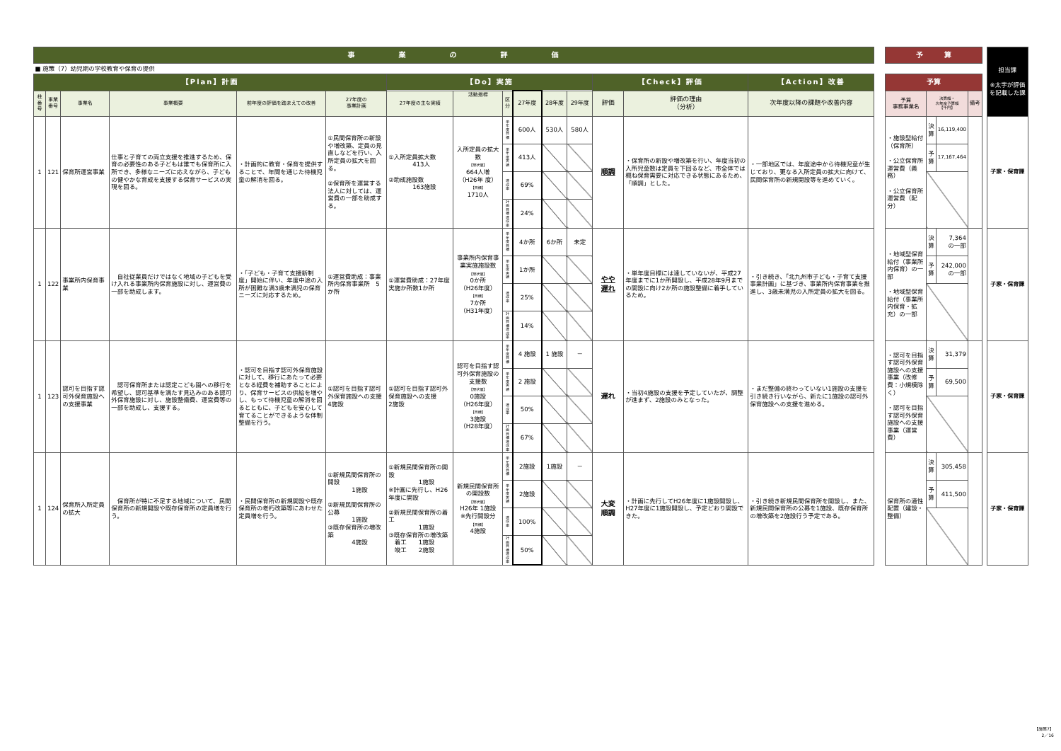| 事 業 の 評 価 | | | | | | | | | | | | | | | | 予 算 | | | | | 担当課 ※太字が評価を記載した課 |
| ■ 施策（7）幼児期の学校教育や保育の提供 | | | | | | | | | | | | | | | | | | | | | |
| 【Plan】計画 | | | | | | 【Do】実施 | | | | | | 【Check】評価 | | 【Action】改善 | | 予算 | | | | | |
| 柱番号 | 事業番号 | 事業名 | 事業概要 | 前年度の評価を踏まえての改善 | 27年度の 事業計画 | 27年度の主な実績 | 活動指標 | 区分 | 27年度 | 28年度 | 29年度 | 評価 | 評価の理由 （分析） | 次年度以降の課題や改善内容 | | 予算 事務事業名 | 決算額・ 次年度予算額 【千円】 | | 備考 | | |
| 1 | 121 | 保育所運営事業 | 仕事と子育ての両立支援を推進するため、保育の必要性のある子どもは誰でも保育所に入所でき、多様なニーズに応えながら、子どもの健やかな育成を支援する保育サービスの実現を図る。 | ・計画的に教育・保育を提供することで、年間を通じた待機児童の解消を図る。 | ①民間保育所の新設や増改築、定員の見直しなどを行い、入所定員の拡大を図る。 ②保育所を運営する法人に対しては、運営費の一部を助成する。 | ①入所定員拡大数 413人 ②助成施設数 163施設 | 入所定員の拡大数 【現状値】 664人増 （H26年 度） 【目標】 1710人 | 単年度目標 | 600人 | 530人 | 580人 | 順調 | ・保育所の新設や増改築を行い、年度当初の入所児童数は定員を下回るなど、市全体では概ね保育需要に対応できる状態にあるため、「順調」とした。 | ・一部地区では、年度途中から待機児童が生じており、更なる入所定員の拡大に向けて、民間保育所の新規開設等を進めていく。 | | ・施設型給付（保育所） ・公立保育所運営費（義務） ・公立保育所運営費（配分） | 決算 | 16,119,400 | | | 子家・保育課 |
| | | | | | | | | 単年度実績 | 413人 | | | | | | | | 予算 | 17,167,464 | | | |
| | | | | | | | | 達成率 | 69% | | | | | | | | | | | | |
| | | | | | | | | 計画目標達成率 | 24% | | | | | | | | | | | | |
| 1 | 122 | 事業所内保育事業 | 自社従業員だけではなく地域の子どもを受け入れる事業所内保育施設に対し、運営費の一部を助成します。 | ・「子ども・子育て支援新制度」開始に伴い、年度中途の入所が困難な満3歳未満児の保育ニーズに対応するため。 | ①運営費助成：事業所内保育事業所 5か所 | ①運営費助成：27年度実施か所数1か所 | 事業所内保育事業実施施設数 【現状値】 0か所 （H26年度） 【目標】 7か所 （H31年度） | 単年度目標 | 4か所 | 6か所 | 未定 | やや 遅れ | ・単年度目標には達していないが、平成27年度までに1か所開設し、平成28年9月までの開設に向け2か所の施設整備に着手しているため。 | ・引き続き、「北九州市子ども・子育て支援事業計画」に基づき、事業所内保育事業を推進し、3歳未満児の入所定員の拡大を図る。 | | ・地域型保育給付（事業所内保育）の一部 ・地域型保育給付（事業所内保育・拡充）の一部 | 決算 | 7,364 の一部 | | | 子家・保育課 |
| | | | | | | | | 単年度実績 | 1か所 | | | | | | | | 予算 | 242,000 の一部 | | | |
| | | | | | | | | 達成率 | 25% | | | | | | | | | | | | |
| | | | | | | | | 計画目標達成率 | 14% | | | | | | | | | | | | |
| 1 | 123 | 認可を目指す認可外保育施設への支援事業 | 認可保育所または認定こども園への移行を希望し、認可基準を満たす見込みのある認可外保育施設に対し、施設整備費、運営費等の一部を助成し、支援する。 | ・認可を目指す認可外保育施設に対して、移行にあたって必要となる経費を補助することにより、保育サービスの供給を増やし、もって待機児童の解消を図るとともに、子どもを安心して育てることができるような体制整備を行う。 | ①認可を目指す認可外保育施設への支援 4施設 | ①認可を目指す認可外保育施設への支援 2施設 | 認可を目指す認可外保育施設の支援数 【現状値】 0施設 （H26年度） 【目標】 3施設 （H28年度） | 単年度目標 | 4 施設 | 1 施設 | － | 遅れ | ・当初4施設の支援を予定していたが、調整が進まず、2施設のみとなった。 | ・まだ整備の終わっていない1施設の支援を引き続き行いながら、新たに1施設の認可外保育施設への支援を進める。 | | ・認可を目指す認可外保育施設への支援事業（改修費：小規模除く） ・認可を目指す認可外保育施設への支援事業（運営費） | 決算 | 31,379 | | | 子家・保育課 |
| | | | | | | | | 単年度実績 | 2 施設 | | | | | | | | 予算 | 69,500 | | | |
| | | | | | | | | 達成率 | 50% | | | | | | | | | | | | |
| | | | | | | | | 計画目標達成率 | 67% | | | | | | | | | | | | |
| 1 | 124 | 保育所入所定員の拡大 | 保育所が特に不足する地域について、民間保育所の新規開設や既存保育所の定員増を行う。 | ・民間保育所の新規開設や既存保育所の老朽改築等にあわせた定員増を行う。 | ①新規民間保育所の開設 1施設 ②新規民間保育所の公募 1施設 ③既存保育所の増改築 4施設 | ①新規民間保育所の開設 1施設 ※計画に先行し、H26年度に開設 ②新規民間保育所の着工 1施設 ③既存保育所の増改築 着工 1施設 竣工 2施設 | 新規民間保育所の開設数 【現状値】 H26年 1施設 ※先行開設分 【目標】 4施設 | 単年度目標 | 2施設 | 1施設 | － | 大変 順調 | ・計画に先行してH26年度に1施設開設し、H27年度に1施設開設し、予定どおり開設できた。 | ・引き続き新規民間保育所を開設し、また、新規民間保育所の公募を1施設、既存保育所の増改築を2施設行う予定である。 | | 保育所の適性配置（建設・整備） | 決算 | 305,458 | | | 子家・保育課 |
| | | | | | | | | 単年度実績 | 2施設 | | | | | | | | 予算 | 411,500 | | | |
| | | | | | | | | 達成率 | 100% | | | | | | | | | | | | |
| | | | | | | | | 計画目標達成率 | 50% | | | | | | | | | | | | |
【施策7】
2／16